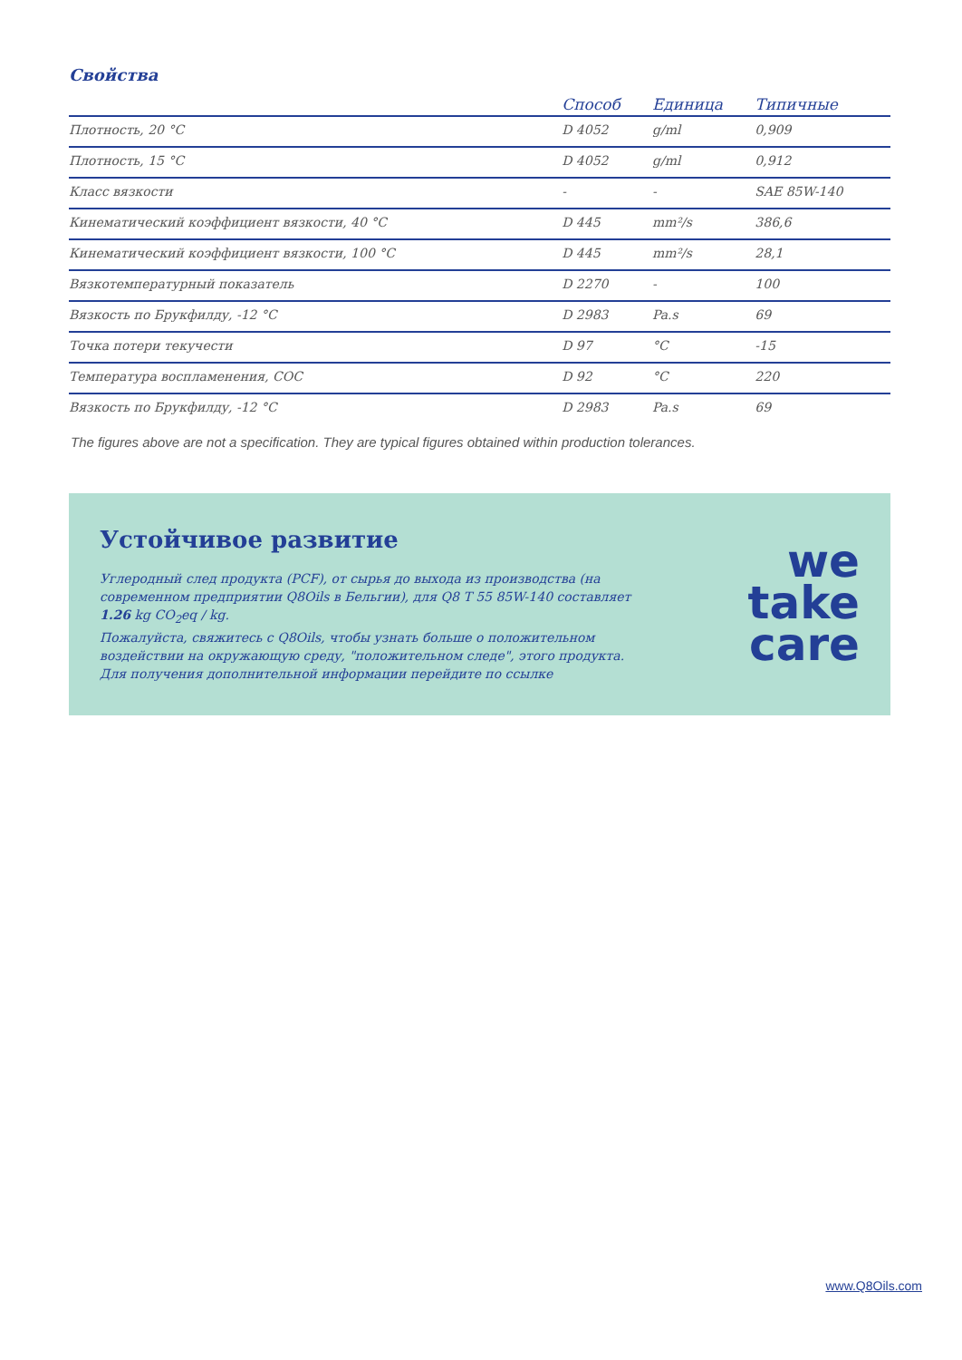Свойства
| | Способ | Единица | Типичные |
| --- | --- | --- | --- |
| Плотность, 20 °C | D 4052 | g/ml | 0,909 |
| Плотность, 15 °C | D 4052 | g/ml | 0,912 |
| Класс вязкости | - | - | SAE 85W-140 |
| Кинематический коэффициент вязкости, 40 °C | D 445 | mm²/s | 386,6 |
| Кинематический коэффициент вязкости, 100 °C | D 445 | mm²/s | 28,1 |
| Вязкотемпературный показатель | D 2270 | - | 100 |
| Вязкость по Брукфилду, -12 °C | D 2983 | Pa.s | 69 |
| Точка потери текучести | D 97 | °C | -15 |
| Температура воспламенения, COC | D 92 | °C | 220 |
| Вязкость по Брукфилду, -12 °C | D 2983 | Pa.s | 69 |
The figures above are not a specification. They are typical figures obtained within production tolerances.
Устойчивое развитие
Углеродный след продукта (PCF), от сырья до выхода из производства (на современном предприятии Q8Oils в Бельгии), для Q8 T 55 85W-140 составляет 1.26 kg CO<sub>2</sub>eq / kg.
Пожалуйста, свяжитесь с Q8Oils, чтобы узнать больше о положительном воздействии на окружающую среду, "положительном следе", этого продукта.
Для получения дополнительной информации перейдите по ссылке
we
take
care
www.Q8Oils.com